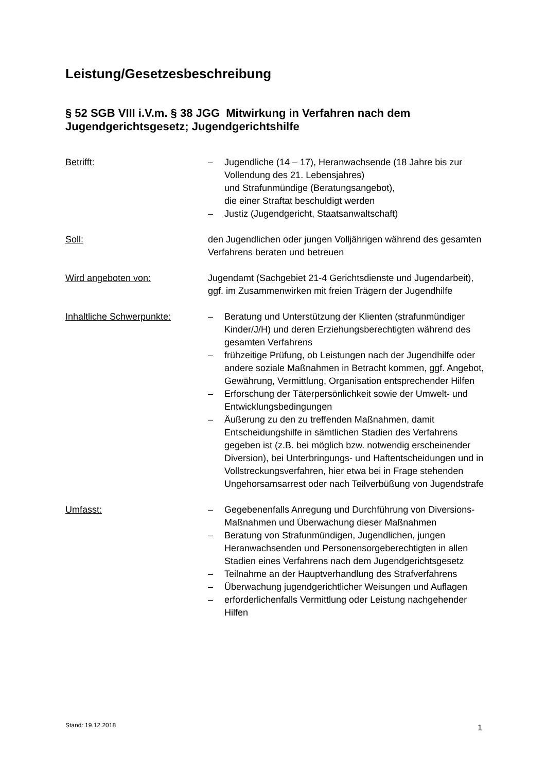Leistung/Gesetzesbeschreibung
§ 52 SGB VIII i.V.m. § 38 JGG Mitwirkung in Verfahren nach dem Jugendgerichtsgesetz; Jugendgerichtshilfe
Betrifft:
– Jugendliche (14 – 17), Heranwachsende (18 Jahre bis zur Vollendung des 21. Lebensjahres)
und Strafunmündige (Beratungsangebot),
die einer Straftat beschuldigt werden
– Justiz (Jugendgericht, Staatsanwaltschaft)
Soll: den Jugendlichen oder jungen Volljährigen während des gesamten Verfahrens beraten und betreuen
Wird angeboten von: Jugendamt (Sachgebiet 21-4 Gerichtsdienste und Jugendarbeit), ggf. im Zusammenwirken mit freien Trägern der Jugendhilfe
Inhaltliche Schwerpunkte:
– Beratung und Unterstützung der Klienten (straf­unmündiger Kinder/J/H) und deren Erziehungs­berechtigten während des gesamten Verfahrens
– frühzeitige Prüfung, ob Leistungen nach der Jugend­hilfe oder andere soziale Maßnahmen in Betracht kommen, ggf. Angebot, Gewährung, Vermittlung, Organisation entsprechender Hilfen
– Erforschung der Täterpersönlichkeit sowie der Umwelt- und Entwicklungsbedingungen
– Äußerung zu den zu treffenden Maßnahmen, damit Entscheidungshilfe in sämtlichen Stadien des Verfahrens gegeben ist (z.B. bei möglich bzw. notwendig erscheinender Diversion), bei Unterbringungs- und Haftentscheidungen und in Vollstreckungsverfahren, hier etwa bei in Frage stehenden Ungehorsamsarrest oder nach Teilverbüßung von Jugendstrafe
Umfasst:
– Gegebenenfalls Anregung und Durchführung von Diversions-Maßnahmen und Überwachung dieser Maßnahmen
– Beratung von Strafunmündigen, Jugendlichen, jungen Heranwachsenden und Personensorge­berechtigten in allen Stadien eines Verfahrens nach dem Jugendgerichtsgesetz
– Teilnahme an der Hauptverhandlung des Strafverfahrens
– Überwachung jugendgerichtlicher Weisungen und Auflagen
– erforderlichenfalls Vermittlung oder Leistung nachgehender Hilfen
Stand: 19.12.2018 1